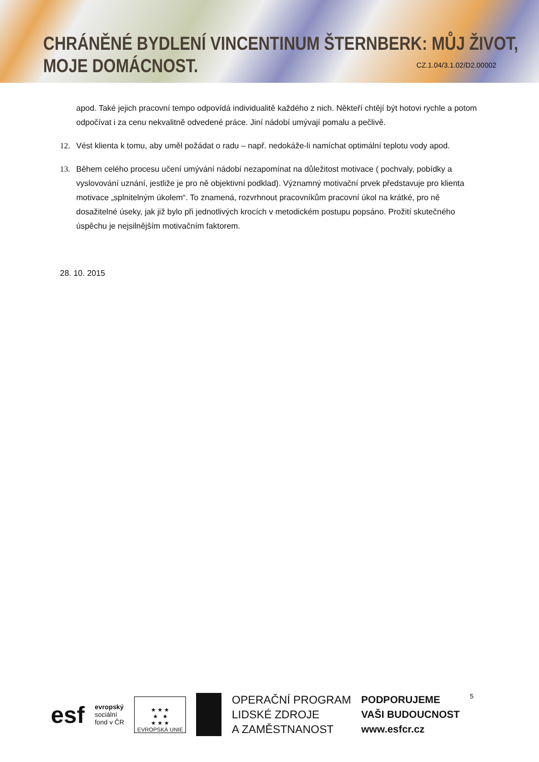CHRÁNĚNÉ BYDLENÍ VINCENTINUM ŠTERNBERK: MŮJ ŽIVOT, MOJE DOMÁCNOST.
CZ.1.04/3.1.02/D2.00002
apod. Také jejich pracovní tempo odpovídá individualitě každého z nich. Někteří chtějí být hotovi rychle a potom odpočívat i za cenu nekvalitně odvedené práce. Jiní nádobí umývají pomalu a pečlivě.
12. Vést klienta k tomu, aby uměl požádat o radu – např. nedokáže-li namíchat optimální teplotu vody apod.
13. Během celého procesu učení umývání nádobí nezapomínat na důležitost motivace ( pochvaly, pobídky a vyslovování uznání, jestliže je pro ně objektivní podklad). Významný motivační prvek představuje pro klienta motivace „splnitelným úkolem“. To znamená, rozvrhnout pracovníkům pracovní úkol na krátké, pro ně dosažitelné úseky, jak již bylo při jednotlivých krocích v metodickém postupu popsáno. Prožití skutečného úspěchu je nejsilnějším motivačním faktorem.
28. 10. 2015
esf
evropský
sociální
fond v ČR
★ ★ ★
★ ★
★ ★ ★
EVROPSKÁ UNIE
OPERAČNÍ PROGRAM
LIDSKÉ ZDROJE
A ZAMĚSTNANOST
PODPORUJEME
VAŠI BUDOUCNOST
www.esfcr.cz
5